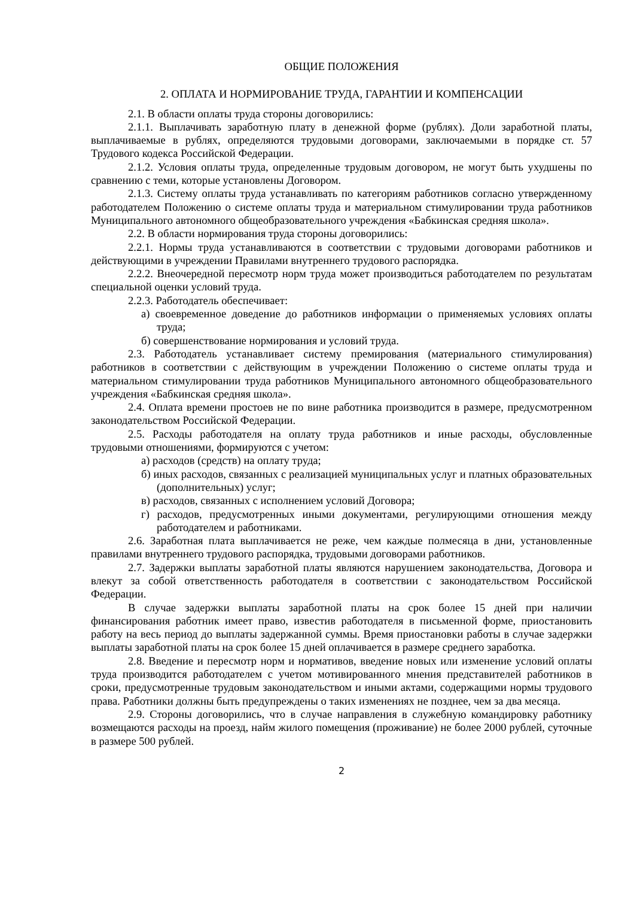ОБЩИЕ ПОЛОЖЕНИЯ
2. ОПЛАТА И НОРМИРОВАНИЕ ТРУДА, ГАРАНТИИ И КОМПЕНСАЦИИ
2.1. В области оплаты труда стороны договорились:
2.1.1. Выплачивать заработную плату в денежной форме (рублях). Доли заработной платы, выплачиваемые в рублях, определяются трудовыми договорами, заключаемыми в порядке ст. 57 Трудового кодекса Российской Федерации.
2.1.2. Условия оплаты труда, определенные трудовым договором, не могут быть ухудшены по сравнению с теми, которые установлены Договором.
2.1.3. Систему оплаты труда устанавливать по категориям работников согласно утвержденному работодателем Положению о системе оплаты труда и материальном стимулировании труда работников Муниципального автономного общеобразовательного учреждения «Бабкинская средняя школа».
2.2. В области нормирования труда стороны договорились:
2.2.1. Нормы труда устанавливаются в соответствии с трудовыми договорами работников и действующими в учреждении Правилами внутреннего трудового распорядка.
2.2.2. Внеочередной пересмотр норм труда может производиться работодателем по результатам специальной оценки условий труда.
2.2.3. Работодатель обеспечивает:
а) своевременное доведение до работников информации о применяемых условиях оплаты труда;
б) совершенствование нормирования и условий труда.
2.3. Работодатель устанавливает систему премирования (материального стимулирования) работников в соответствии с действующим в учреждении Положению о системе оплаты труда и материальном стимулировании труда работников Муниципального автономного общеобразовательного учреждения «Бабкинская средняя школа».
2.4. Оплата времени простоев не по вине работника производится в размере, предусмотренном законодательством Российской Федерации.
2.5. Расходы работодателя на оплату труда работников и иные расходы, обусловленные трудовыми отношениями, формируются с учетом:
а) расходов (средств) на оплату труда;
б) иных расходов, связанных с реализацией муниципальных услуг и платных образовательных (дополнительных) услуг;
в) расходов, связанных с исполнением условий Договора;
г) расходов, предусмотренных иными документами, регулирующими отношения между работодателем и работниками.
2.6. Заработная плата выплачивается не реже, чем каждые полмесяца в дни, установленные правилами внутреннего трудового распорядка, трудовыми договорами работников.
2.7. Задержки выплаты заработной платы являются нарушением законодательства, Договора и влекут за собой ответственность работодателя в соответствии с законодательством Российской Федерации.
В случае задержки выплаты заработной платы на срок более 15 дней при наличии финансирования работник имеет право, известив работодателя в письменной форме, приостановить работу на весь период до выплаты задержанной суммы. Время приостановки работы в случае задержки выплаты заработной платы на срок более 15 дней оплачивается в размере среднего заработка.
2.8. Введение и пересмотр норм и нормативов, введение новых или изменение условий оплаты труда производится работодателем с учетом мотивированного мнения представителей работников в сроки, предусмотренные трудовым законодательством и иными актами, содержащими нормы трудового права. Работники должны быть предупреждены о таких изменениях не позднее, чем за два месяца.
2.9. Стороны договорились, что в случае направления в служебную командировку работнику возмещаются расходы на проезд, найм жилого помещения (проживание) не более 2000 рублей, суточные в размере 500 рублей.
2